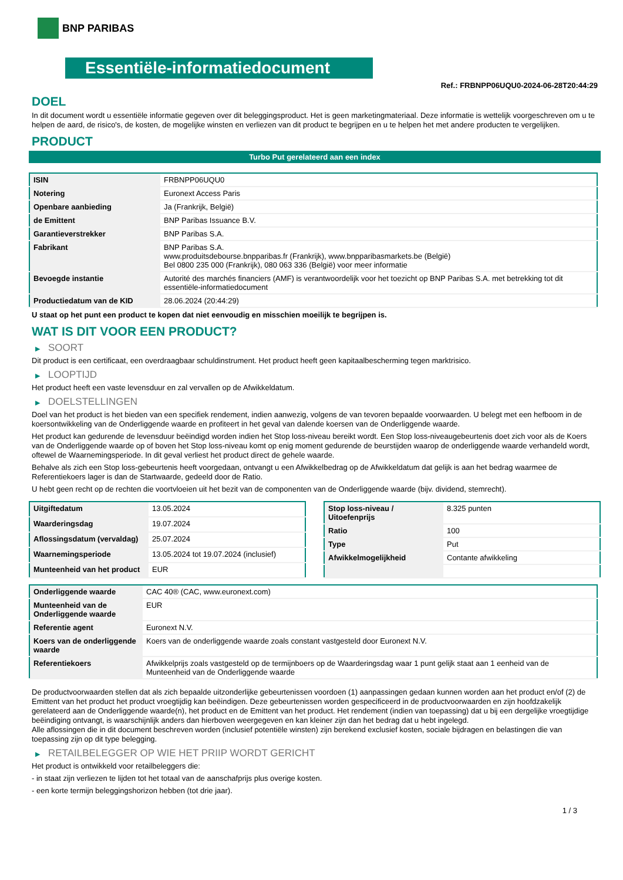BNP PARIBAS
Essentiële-informatiedocument
Ref.: FRBNPP06UQU0-2024-06-28T20:44:29
DOEL
In dit document wordt u essentiële informatie gegeven over dit beleggingsproduct. Het is geen marketingmateriaal. Deze informatie is wettelijk voorgeschreven om u te helpen de aard, de risico's, de kosten, de mogelijke winsten en verliezen van dit product te begrijpen en u te helpen het met andere producten te vergelijken.
PRODUCT
Turbo Put gerelateerd aan een index
| ISIN | FRBNPP06UQU0 |
| Notering | Euronext Access Paris |
| Openbare aanbieding | Ja (Frankrijk, België) |
| de Emittent | BNP Paribas Issuance B.V. |
| Garantieverstrekker | BNP Paribas S.A. |
| Fabrikant | BNP Paribas S.A. www.produitsdebourse.bnpparibas.fr (Frankrijk), www.bnpparibasmarkets.be (België) Bel 0800 235 000 (Frankrijk), 080 063 336 (België) voor meer informatie |
| Bevoegde instantie | Autorité des marchés financiers (AMF) is verantwoordelijk voor het toezicht op BNP Paribas S.A. met betrekking tot dit essentiële-informatiedocument |
| Productiedatum van de KID | 28.06.2024 (20:44:29) |
U staat op het punt een product te kopen dat niet eenvoudig en misschien moeilijk te begrijpen is.
WAT IS DIT VOOR EEN PRODUCT?
▶ SOORT
Dit product is een certificaat, een overdraagbaar schuldinstrument. Het product heeft geen kapitaalbescherming tegen marktrisico.
▶ LOOPTIJD
Het product heeft een vaste levensduur en zal vervallen op de Afwikkeldatum.
▶ DOELSTELLINGEN
Doel van het product is het bieden van een specifiek rendement, indien aanwezig, volgens de van tevoren bepaalde voorwaarden. U belegt met een hefboom in de koersontwikkeling van de Onderliggende waarde en profiteert in het geval van dalende koersen van de Onderliggende waarde.
Het product kan gedurende de levensduur beëindigd worden indien het Stop loss-niveau bereikt wordt. Een Stop loss-niveaugebeurtenis doet zich voor als de Koers van de Onderliggende waarde op of boven het Stop loss-niveau komt op enig moment gedurende de beurstijden waarop de onderliggende waarde verhandeld wordt, oftewel de Waarnemingsperiode. In dit geval verliest het product direct de gehele waarde.
Behalve als zich een Stop loss-gebeurtenis heeft voorgedaan, ontvangt u een Afwikkelbedrag op de Afwikkeldatum dat gelijk is aan het bedrag waarmee de Referentiekoers lager is dan de Startwaarde, gedeeld door de Ratio.
U hebt geen recht op de rechten die voortvloeien uit het bezit van de componenten van de Onderliggende waarde (bijv. dividend, stemrecht).
| Uitgiftedatum | 13.05.2024 |
| Waarderingsdag | 19.07.2024 |
| Aflossingsdatum (vervaldag) | 25.07.2024 |
| Waarnemingsperiode | 13.05.2024 tot 19.07.2024 (inclusief) |
| Munteenheid van het product | EUR |
| Stop loss-niveau / Uitoefenprijs | 8.325 punten |
| Ratio | 100 |
| Type | Put |
| Afwikkelmogelijkheid | Contante afwikkeling |
| Onderliggende waarde | CAC 40® (CAC, www.euronext.com) |
| Munteenheid van de Onderliggende waarde | EUR |
| Referentie agent | Euronext N.V. |
| Koers van de onderliggende waarde | Koers van de onderliggende waarde zoals constant vastgesteld door Euronext N.V. |
| Referentiekoers | Afwikkelprijs zoals vastgesteld op de termijnboers op de Waarderingsdag waar 1 punt gelijk staat aan 1 eenheid van de Munteenheid van de Onderliggende waarde |
De productvoorwaarden stellen dat als zich bepaalde uitzonderlijke gebeurtenissen voordoen (1) aanpassingen gedaan kunnen worden aan het product en/of (2) de Emittent van het product het product vroegtijdig kan beëindigen. Deze gebeurtenissen worden gespecificeerd in de productvoorwaarden en zijn hoofdzakelijk gerelateerd aan de Onderliggende waarde(n), het product en de Emittent van het product. Het rendement (indien van toepassing) dat u bij een dergelijke vroegtijdige beëindiging ontvangt, is waarschijnlijk anders dan hierboven weergegeven en kan kleiner zijn dan het bedrag dat u hebt ingelegd.
Alle aflossingen die in dit document beschreven worden (inclusief potentiële winsten) zijn berekend exclusief kosten, sociale bijdragen en belastingen die van toepassing zijn op dit type belegging.
▶ RETAILBELEGGER OP WIE HET PRIIP WORDT GERICHT
Het product is ontwikkeld voor retailbeleggers die:
- in staat zijn verliezen te lijden tot het totaal van de aanschafprijs plus overige kosten.
- een korte termijn beleggingshorizon hebben (tot drie jaar).
1 / 3